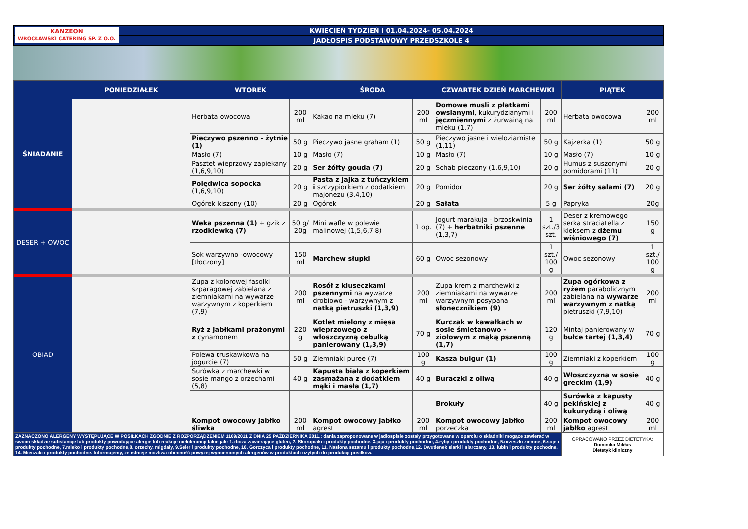KANZEON
WROCŁAWSKI CATERING SP. Z O.O.
KWIECIEŃ TYDZIEŃ I 01.04.2024- 05.04.2024
JADŁOSPIS PODSTAWOWY PRZEDSZKOLE 4
| | PONIEDZIAŁEK | WTOREK | | ŚRODA | | CZWARTEK DZIEŃ MARCHEWKI | | PIĄTEK | |
| --- | --- | --- | --- | --- | --- | --- | --- | --- | --- |
| ŚNIADANIE | | Herbata owocowa | 200 ml | Kakao na mleku (7) | 200 ml | Domowe musli z płatkami owsianymi , kukurydzianymi i jęczmiennymi z żurwainą na mleku (1,7) | 200 ml | Herbata owocowa | 200 ml |
| | | Pieczywo pszenno - żytnie (1) | 50 g | Pieczywo jasne graham (1) | 50 g | Pieczywo jasne i wieloziarniste (1,11) | 50 g | Kajzerka (1) | 50 g |
| | | Masło (7) | 10 g | Masło (7) | 10 g | Masło (7) | 10 g | Masło (7) | 10 g |
| | | Pasztet wieprzowy zapiekany (1,6,9,10) | 20 g | Ser żółty gouda (7) | 20 g | Schab pieczony (1,6,9,10) | 20 g | Humus z suszonymi pomidorami (11) | 20 g |
| | | Polędwica sopocka (1,6,9,10) | 20 g | Pasta z jajka z tuńczykiem i szczypiorkiem z dodatkiem majonezu (3,4,10) | 20 g | Pomidor | 20 g | Ser żółty salami (7) | 20 g |
| | | Ogórek kiszony (10) | 20 g | Ogórek | 20 g | Sałata | 5 g | Papryka | 20g |
| DESER + OWOC | | Weka pszenna (1) + gzik z rzodkiewką (7) | 50 g/ 20g | Mini wafle w polewie malinowej (1,5,6,7,8) | 1 op. | Jogurt marakuja - brzoskwinia (7) + herbatniki pszenne (1,3,7) | 1 szt./3 szt. | Deser z kremowego serka straciatella z kleksem z dżemu wiśniowego (7) | 150 g |
| | | Sok warzywno -owocowy [tłoczony] | 150 ml | Marchew słupki | 60 g | Owoc sezonowy | 1 szt./ 100 g | Owoc sezonowy | 1 szt./ 100 g |
| OBIAD | | Zupa z kolorowej fasolki szparagowej zabielana z ziemniakami na wywarze warzywnym z koperkiem (7,9) | 200 ml | Rosół z kluseczkami pszennymi na wywarze drobiowo - warzywnym z natką pietruszki (1,3,9) | 200 ml | Zupa krem z marchewki z ziemniakami na wywarze warzywnym posypana słonecznikiem (9) | 200 ml | Zupa ogórkowa z ryżem parabolicznym zabielana na wywarze warzywnym z natką pietruszki (7,9,10) | 200 ml |
| | | Ryż z jabłkami prażonymi z cynamonem | 220 g | Kotlet mielony z mięsa wieprzowego z włoszczyzną cebulką panierowany (1,3,9) | 70 g | Kurczak w kawałkach w sosie śmietanowo - ziołowym z mąką pszenną (1,7) | 120 g | Mintaj panierowany w bułce tartej (1,3,4) | 70 g |
| | | Polewa truskawkowa na jogurcie (7) | 50 g | Ziemniaki puree (7) | 100 g | Kasza bulgur (1) | 100 g | Ziemniaki z koperkiem | 100 g |
| | | Surówka z marchewki w sosie mango z orzechami (5,8) | 40 g | Kapusta biała z koperkiem zasmażana z dodatkiem mąki i masła (1,7) | 40 g | Buraczki z oliwą | 40 g | Włoszczyzna w sosie greckim (1,9) | 40 g |
| | | | | | | Brokuły | 40 g | Surówka z kapusty pekińskiej z kukurydzą i oliwą | 40 g |
| | | Kompot owocowy jabłko śliwka | 200 ml | Kompot owocowy jabłko agrest | 200 ml | Kompot owocowy jabłko porzeczka | 200 ml | Kompot owocowy jabłko agrest | 200 ml |
| ZAZNACZONO ALERGENY WYSTĘPUJĄCE W POSIŁKACH ZGODNIE Z ROZPORZĄDZENIEM 1169/2011 Z DNIA 25 PAŹDZIERNIKA 2011.: dania zaproponowane w jadłospisie zostały przygotowane w oparciu o składniki mogące zawierać w swoim składzie substancje lub produkty powodujące alergie lub reakcje nietolerancji takie jak: 1.zboża zawierające gluten, 2. Skorupiaki i produkty pochodne, 3.jaja i produkty pochodne, 4.ryby i produkty pochodne, 5.orzeszki ziemne, 6.soje i produkty pochodne, 7.mleko i produkty pochodne,8. orzechy, migdały, 9.Seler i produkty pochodne, 10. Gorczyca i produkty pochodne, 11. Nasiona sezamu i produkty pochodne,12. Dwutlenek siarki i siarczany, 13. łubin i produkty pochodne, 14. Mięczaki i produkty pochodne. Informujemy, że istnieje możliwa obecność powyżej wymienionych alergenów w produktach użytych do produkcji posiłków. | | | | | | | | OPRACOWANO PRZEZ DIETETYKA: Dominika Mikłas Dietetyk kliniczny | |